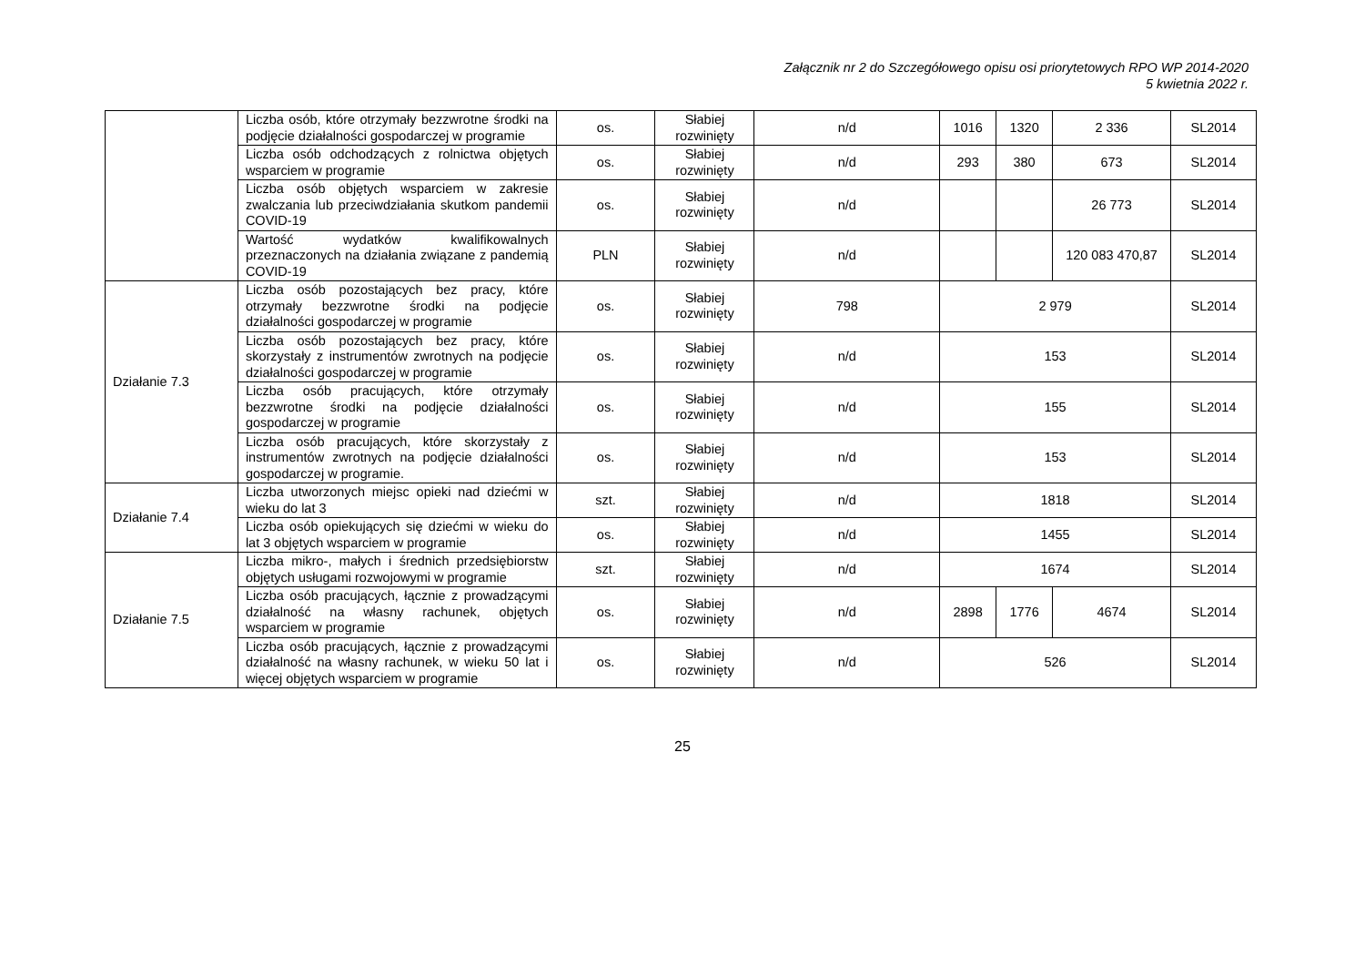Załącznik nr 2 do Szczegółowego opisu osi priorytetowych RPO WP 2014-2020
5 kwietnia 2022 r.
| | Liczba osób, które otrzymały bezzwrotne środki na podjęcie działalności gospodarczej w programie | os. | Słabiej rozwinięty | n/d | 1016 | 1320 | 2 336 | SL2014 |
| | Liczba osób odchodzących z rolnictwa objętych wsparciem w programie | os. | Słabiej rozwinięty | n/d | 293 | 380 | 673 | SL2014 |
| | Liczba osób objętych wsparciem w zakresie zwalczania lub przeciwdziałania skutkom pandemii COVID-19 | os. | Słabiej rozwinięty | n/d | | | 26 773 | SL2014 |
| | Wartość wydatków kwalifikowalnych przeznaczonych na działania związane z pandemią COVID-19 | PLN | Słabiej rozwinięty | n/d | | | 120 083 470,87 | SL2014 |
| Działanie 7.3 | Liczba osób pozostających bez pracy, które otrzymały bezzwrotne środki na podjęcie działalności gospodarczej w programie | os. | Słabiej rozwinięty | 798 | 2 979 | | | SL2014 |
| | Liczba osób pozostających bez pracy, które skorzystały z instrumentów zwrotnych na podjęcie działalności gospodarczej w programie | os. | Słabiej rozwinięty | n/d | 153 | | | SL2014 |
| | Liczba osób pracujących, które otrzymały bezzwrotne środki na podjęcie działalności gospodarczej w programie | os. | Słabiej rozwinięty | n/d | 155 | | | SL2014 |
| | Liczba osób pracujących, które skorzystały z instrumentów zwrotnych na podjęcie działalności gospodarczej w programie. | os. | Słabiej rozwinięty | n/d | 153 | | | SL2014 |
| Działanie 7.4 | Liczba utworzonych miejsc opieki nad dziećmi w wieku do lat 3 | szt. | Słabiej rozwinięty | n/d | 1818 | | | SL2014 |
| | Liczba osób opiekujących się dziećmi w wieku do lat 3 objętych wsparciem w programie | os. | Słabiej rozwinięty | n/d | 1455 | | | SL2014 |
| Działanie 7.5 | Liczba mikro-, małych i średnich przedsiębiorstw objętych usługami rozwojowymi w programie | szt. | Słabiej rozwinięty | n/d | 1674 | | | SL2014 |
| | Liczba osób pracujących, łącznie z prowadzącymi działalność na własny rachunek, objętych wsparciem w programie | os. | Słabiej rozwinięty | n/d | 2898 | 1776 | 4674 | SL2014 |
| | Liczba osób pracujących, łącznie z prowadzącymi działalność na własny rachunek, w wieku 50 lat i więcej objętych wsparciem w programie | os. | Słabiej rozwinięty | n/d | 526 | | | SL2014 |
25